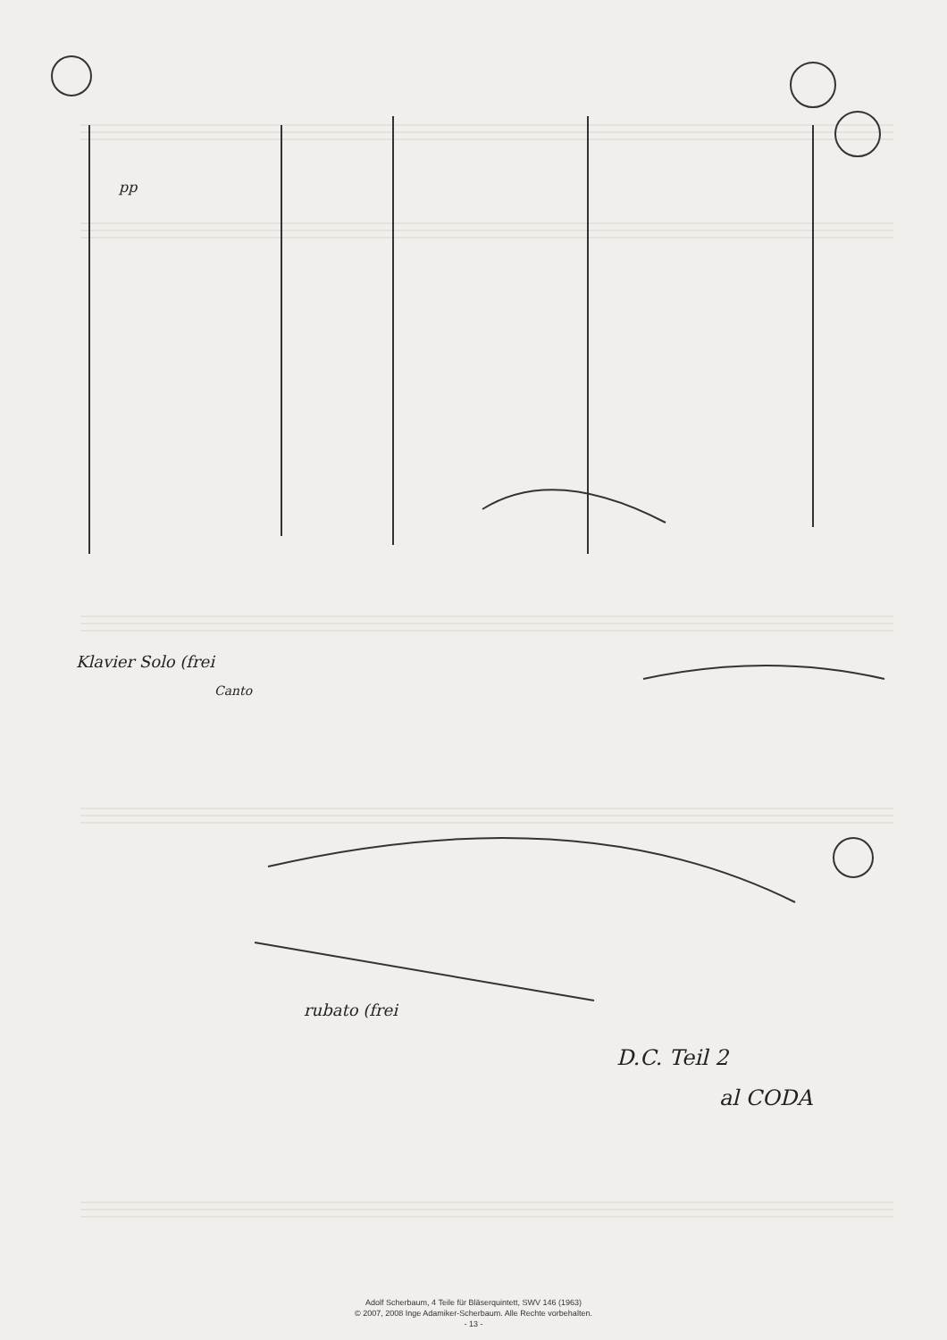pp
Klavier Solo (frei
Canto
rubato (frei
D.C. Teil 2
al CODA
Adolf Scherbaum, 4 Teile für Bläserquintett, SWV 146 (1963)
© 2007, 2008 Inge Adamiker-Scherbaum. Alle Rechte vorbehalten.
- 13 -